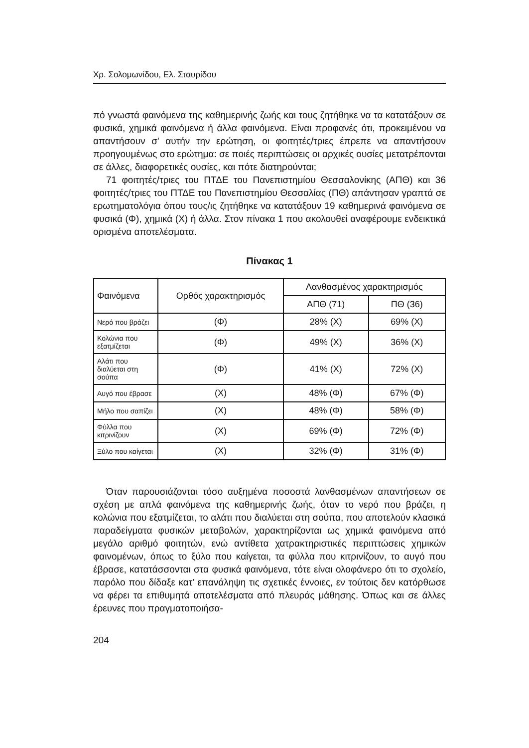Χρ. Σολομωνίδου, Ελ. Σταυρίδου
πό γνωστά φαινόμενα της καθημερινής ζωής και τους ζητήθηκε να τα κατατάξουν σε φυσικά, χημικά φαινόμενα ή άλλα φαινόμενα. Είναι προφανές ότι, προκειμένου να απαντήσουν σ' αυτήν την ερώτηση, οι φοιτητές/τριες έπρεπε να απαντήσουν προηγουμένως στο ερώτημα: σε ποιές περιπτώσεις οι αρχικές ουσίες μετατρέπονται σε άλλες, διαφορετικές ουσίες, και πότε διατηρούνται;
71 φοιτητές/τριες του ΠΤΔΕ του Πανεπιστημίου Θεσσαλονίκης (ΑΠΘ) και 36 φοιτητές/τριες του ΠΤΔΕ του Πανεπιστημίου Θεσσαλίας (ΠΘ) απάντησαν γραπτά σε ερωτηματολόγια όπου τους/ις ζητήθηκε να κατατάξουν 19 καθημερινά φαινόμενα σε φυσικά (Φ), χημικά (Χ) ή άλλα. Στον πίνακα 1 που ακολουθεί αναφέρουμε ενδεικτικά ορισμένα αποτελέσματα.
Πίνακας 1
| Φαινόμενα | Ορθός χαρακτηρισμός | Λανθασμένος χαρακτηρισμός | |
| --- | --- | --- | --- |
| | | ΑΠΘ (71) | ΠΘ (36) |
| Νερό που βράζει | (Φ) | 28% (Χ) | 69% (Χ) |
| Κολώνια που εξατμίζεται | (Φ) | 49% (Χ) | 36% (Χ) |
| Αλάτι που διαλύεται στη σούπα | (Φ) | 41% (Χ) | 72% (Χ) |
| Αυγό που έβρασε | (Χ) | 48% (Φ) | 67% (Φ) |
| Μήλο που σαπίζει | (Χ) | 48% (Φ) | 58% (Φ) |
| Φύλλα που κιτρινίζουν | (Χ) | 69% (Φ) | 72% (Φ) |
| Ξύλο που καίγεται | (Χ) | 32% (Φ) | 31% (Φ) |
Όταν παρουσιάζονται τόσο αυξημένα ποσοστά λανθασμένων απαντήσεων σε σχέση με απλά φαινόμενα της καθημερινής ζωής, όταν το νερό που βράζει, η κολώνια που εξατμίζεται, το αλάτι που διαλύεται στη σούπα, που αποτελούν κλασικά παραδείγματα φυσικών μεταβολών, χαρακτηρίζονται ως χημικά φαινόμενα από μεγάλο αριθμό φοιτητών, ενώ αντίθετα χατρακτηριστικές περιπτώσεις χημικών φαινομένων, όπως το ξύλο που καίγεται, τα φύλλα που κιτρινίζουν, το αυγό που έβρασε, κατατάσσονται στα φυσικά φαινόμενα, τότε είναι ολοφάνερο ότι το σχολείο, παρόλο που δίδαξε κατ' επανάληψη τις σχετικές έννοιες, εν τούτοις δεν κατόρθωσε να φέρει τα επιθυμητά αποτελέσματα από πλευράς μάθησης. Όπως και σε άλλες έρευνες που πραγματοποιήσα-
204